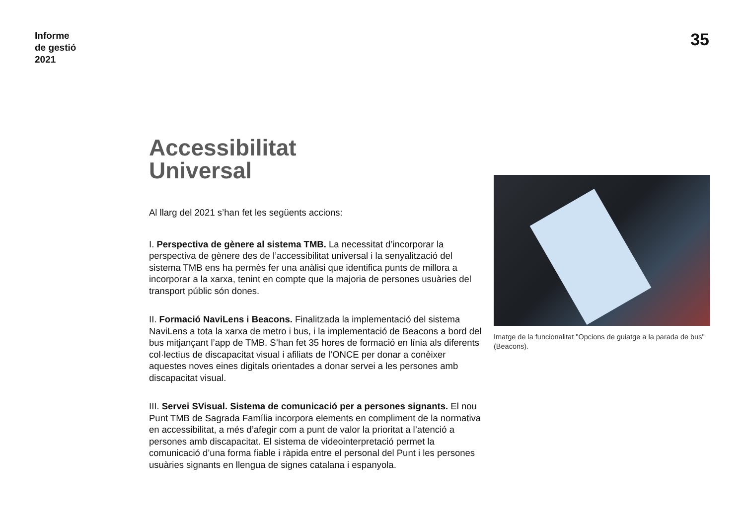Informe
de gestió
2021
35
Accessibilitat
Universal
Al llarg del 2021 s’han fet les següents accions:
I. Perspectiva de gènere al sistema TMB. La necessitat d’incorporar la perspectiva de gènere des de l’accessibilitat universal i la senyalització del sistema TMB ens ha permès fer una anàlisi que identifica punts de millora a incorporar a la xarxa, tenint en compte que la majoria de persones usuàries del transport públic són dones.
II. Formació NaviLens i Beacons. Finalitzada la implementació del sistema NaviLens a tota la xarxa de metro i bus, i la implementació de Beacons a bord del bus mitjançant l’app de TMB. S’han fet 35 hores de formació en línia als diferents col·lectius de discapacitat visual i afiliats de l’ONCE per donar a conèixer aquestes noves eines digitals orientades a donar servei a les persones amb discapacitat visual.
III. Servei SVisual. Sistema de comunicació per a persones signants. El nou Punt TMB de Sagrada Família incorpora elements en compliment de la normativa en accessibilitat, a més d’afegir com a punt de valor la prioritat a l’atenció a persones amb discapacitat. El sistema de videointerpretació permet la comunicació d’una forma fiable i ràpida entre el personal del Punt i les persones usuàries signants en llengua de signes catalana i espanyola.
Imatge de la funcionalitat "Opcions de guiatge a la parada de bus" (Beacons).